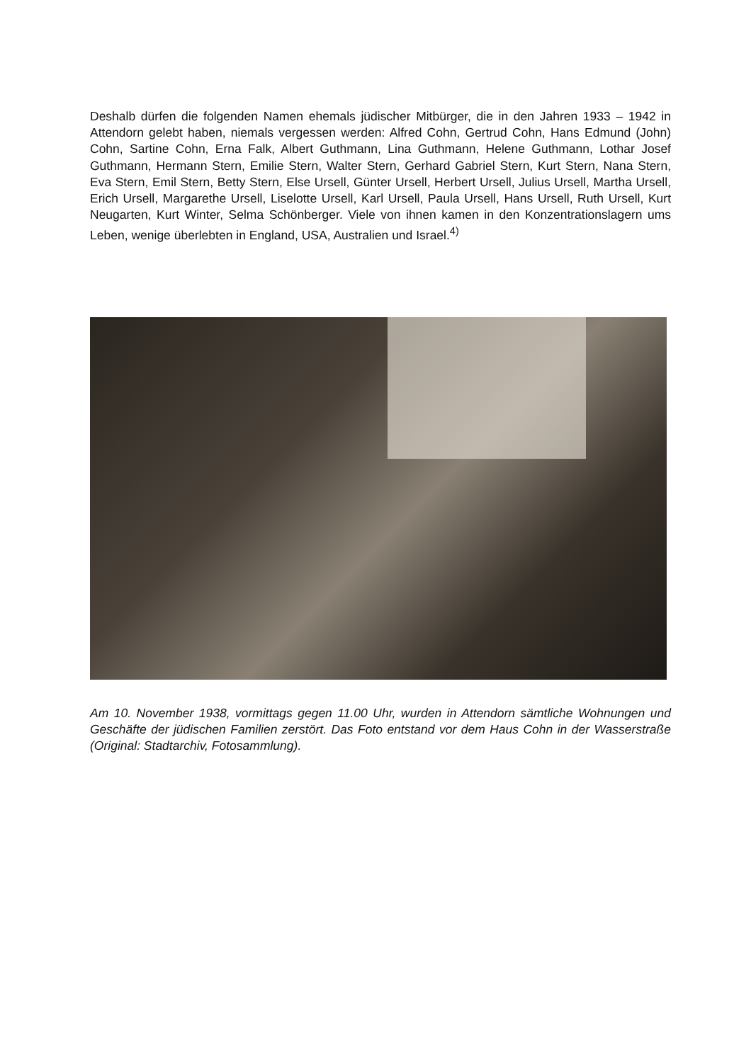Deshalb dürfen die folgenden Namen ehemals jüdischer Mitbürger, die in den Jahren 1933 – 1942 in Attendorn gelebt haben, niemals vergessen werden: Alfred Cohn, Gertrud Cohn, Hans Edmund (John) Cohn, Sartine Cohn, Erna Falk, Albert Guthmann, Lina Guthmann, Helene Guthmann, Lothar Josef Guthmann, Hermann Stern, Emilie Stern, Walter Stern, Gerhard Gabriel Stern, Kurt Stern, Nana Stern, Eva Stern, Emil Stern, Betty Stern, Else Ursell, Günter Ursell, Herbert Ursell, Julius Ursell, Martha Ursell, Erich Ursell, Margarethe Ursell, Liselotte Ursell, Karl Ursell, Paula Ursell, Hans Ursell, Ruth Ursell, Kurt Neugarten, Kurt Winter, Selma Schönberger. Viele von ihnen kamen in den Konzentrationslagern ums Leben, wenige überlebten in England, USA, Australien und Israel.<sup>4)</sup>
Am 10. November 1938, vormittags gegen 11.00 Uhr, wurden in Attendorn sämtliche Wohnungen und Geschäfte der jüdischen Familien zerstört. Das Foto entstand vor dem Haus Cohn in der Wasserstraße (Original: Stadtarchiv, Fotosammlung).